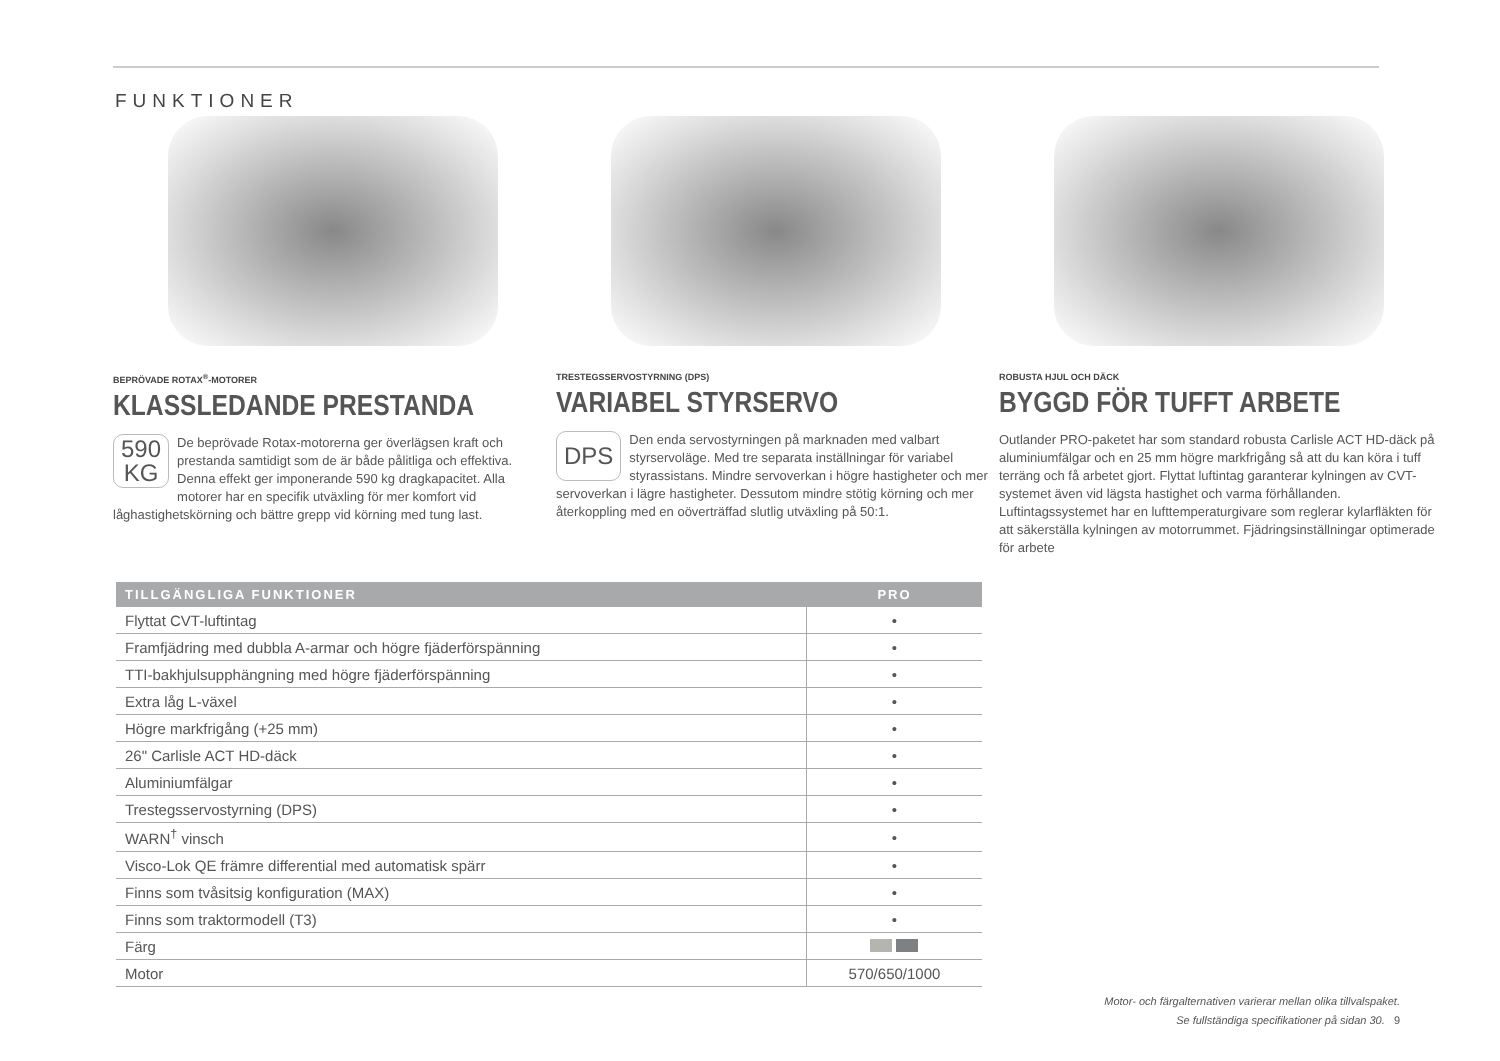FUNKTIONER
BEPRÖVADE ROTAX<sup>®</sup>-MOTORER
KLASSLEDANDE PRESTANDA
590
KG De beprövade Rotax-motorerna ger överlägsen kraft och prestanda samtidigt som de är både pålitliga och effektiva. Denna effekt ger imponerande 590 kg dragkapacitet. Alla motorer har en specifik utväxling för mer komfort vid låghastighetskörning och bättre grepp vid körning med tung last.
TRESTEGSSERVOSTYRNING (DPS)
VARIABEL STYRSERVO
DPS Den enda servostyrningen på marknaden med valbart styrservoläge. Med tre separata inställningar för variabel styrassistans. Mindre servoverkan i högre hastigheter och mer servoverkan i lägre hastigheter. Dessutom mindre stötig körning och mer återkoppling med en oöverträffad slutlig utväxling på 50:1.
ROBUSTA HJUL OCH DÄCK
BYGGD FÖR TUFFT ARBETE
Outlander PRO-paketet har som standard robusta Carlisle ACT HD-däck på aluminiumfälgar och en 25 mm högre markfrigång så att du kan köra i tuff terräng och få arbetet gjort. Flyttat luftintag garanterar kylningen av CVT-systemet även vid lägsta hastighet och varma förhållanden. Luftintagssystemet har en lufttemperaturgivare som reglerar kylarfläkten för att säkerställa kylningen av motorrummet. Fjädringsinställningar optimerade för arbete
| TILLGÄNGLIGA FUNKTIONER | PRO |
| --- | --- |
| Flyttat CVT-luftintag | • |
| Framfjädring med dubbla A-armar och högre fjäderförspänning | • |
| TTI-bakhjulsupphängning med högre fjäderförspänning | • |
| Extra låg L-växel | • |
| Högre markfrigång (+25 mm) | • |
| 26" Carlisle ACT HD-däck | • |
| Aluminiumfälgar | • |
| Trestegsservostyrning (DPS) | • |
| WARN<sup>†</sup> vinsch | • |
| Visco-Lok QE främre differential med automatisk spärr | • |
| Finns som tvåsitsig konfiguration (MAX) | • |
| Finns som traktormodell (T3) | • |
| Färg | |
| Motor | 570/650/1000 |
Motor- och färgalternativen varierar mellan olika tillvalspaket.
Se fullständiga specifikationer på sidan 30. 9